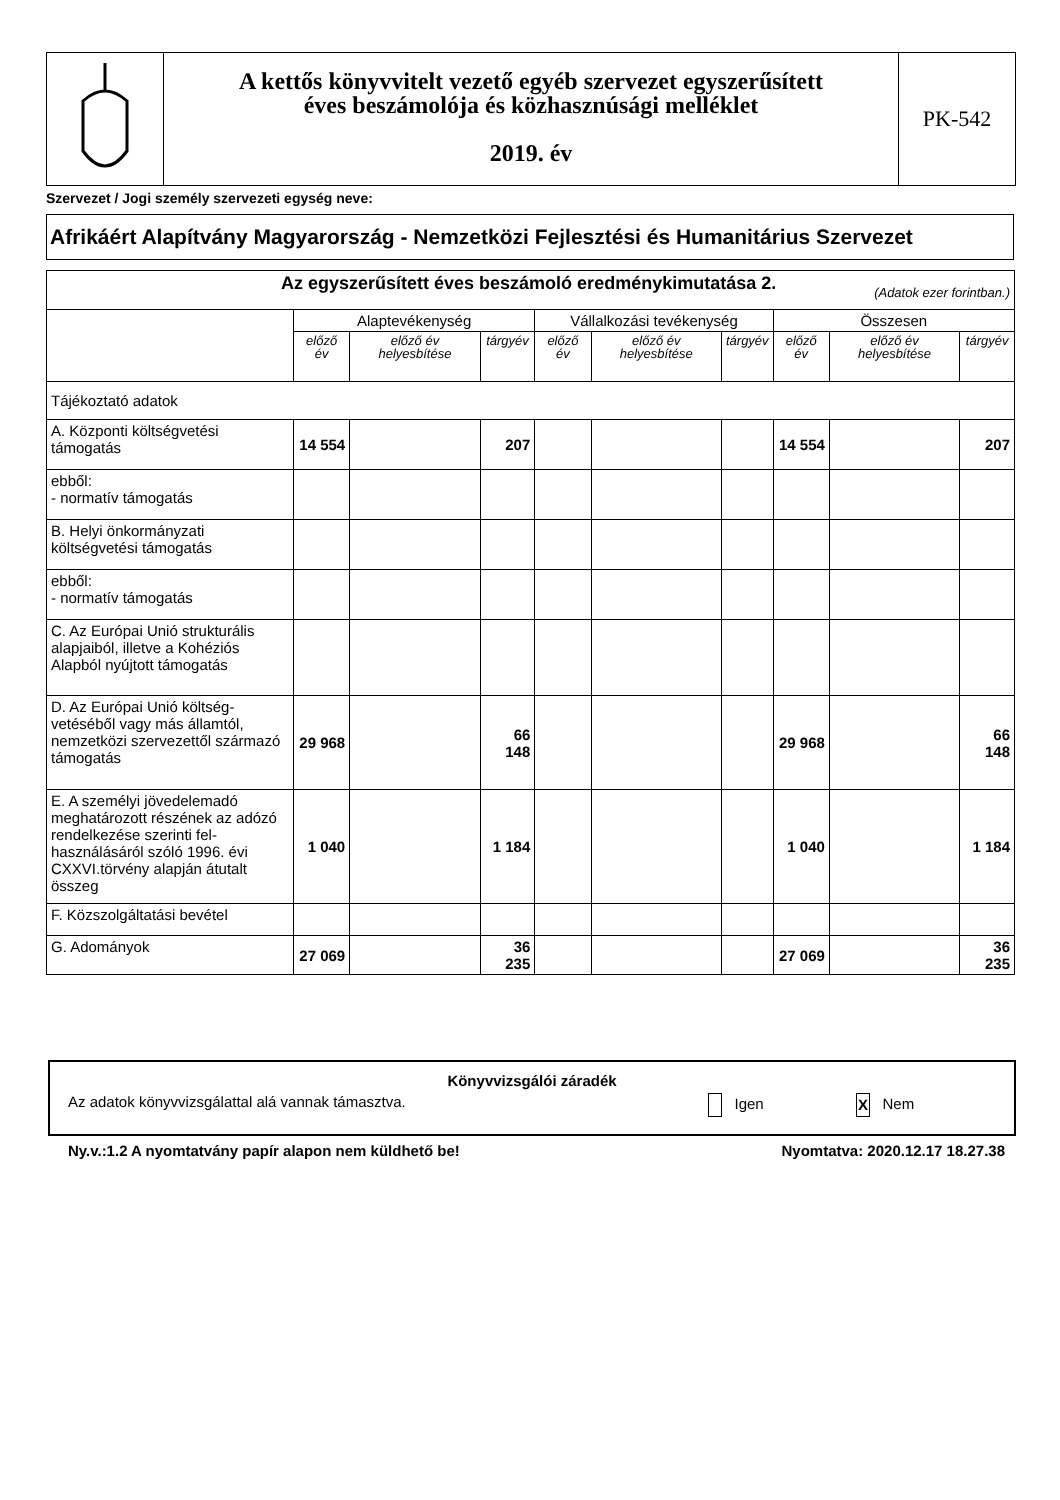A kettős könyvvitelt vezető egyéb szervezet egyszerűsített
éves beszámolója és közhasznúsági melléklet
2019. év
PK-542
Szervezet / Jogi személy szervezeti egység neve:
Afrikáért Alapítvány Magyarország - Nemzetközi Fejlesztési és Humanitárius Szervezet
| Az egyszerűsített éves beszámoló eredménykimutatása 2. (Adatok ezer forintban.) | | | | | | | | | |
| | Alaptevékenység | | | Vállalkozási tevékenység | | | Összesen | | |
| | előző év | előző év helyesbítése | tárgyév | előző év | előző év helyesbítése | tárgyév | előző év | előző év helyesbítése | tárgyév |
| Tájékoztató adatok | | | | | | | | | |
| A. Központi költségvetési támogatás | 14 554 | | 207 | | | | 14 554 | | 207 |
| ebből: - normatív támogatás | | | | | | | | | |
| B. Helyi önkormányzati költségvetési támogatás | | | | | | | | | |
| ebből: - normatív támogatás | | | | | | | | | |
| C. Az Európai Unió strukturális alapjaiból, illetve a Kohéziós Alapból nyújtott támogatás | | | | | | | | | |
| D. Az Európai Unió költség-vetéséből vagy más államtól, nemzetközi szervezettől származó támogatás | 29 968 | | 66 148 | | | | 29 968 | | 66 148 |
| E. A személyi jövedelemadó meghatározott részének az adózó rendelkezése szerinti fel-használásáról szóló 1996. évi CXXVI.törvény alapján átutalt összeg | 1 040 | | 1 184 | | | | 1 040 | | 1 184 |
| F. Közszolgáltatási bevétel | | | | | | | | | |
| G. Adományok | 27 069 | | 36 235 | | | | 27 069 | | 36 235 |
Könyvvizsgálói záradék
Az adatok könyvvizsgálattal alá vannak támasztva. Igen X Nem
Ny.v.:1.2 A nyomtatvány papír alapon nem küldhető be!
Nyomtatva: 2020.12.17 18.27.38